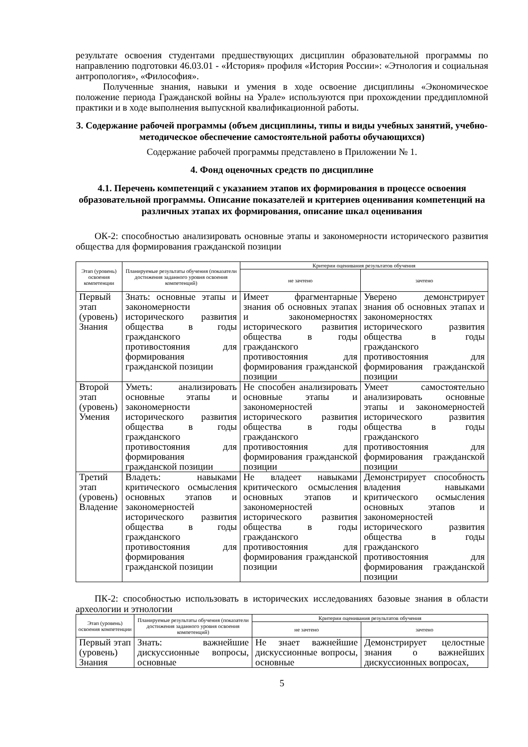результате освоения студентами предшествующих дисциплин образовательной программы по направлению подготовки 46.03.01 - «История» профиля «История России»: «Этнология и социальная антропология», «Философия».
Полученные знания, навыки и умения в ходе освоение дисциплины «Экономическое положение периода Гражданской войны на Урале» используются при прохождении преддипломной практики и в ходе выполнения выпускной квалификационной работы.
3. Содержание рабочей программы (объем дисциплины, типы и виды учебных занятий, учебно-методическое обеспечение самостоятельной работы обучающихся)
Содержание рабочей программы представлено в Приложении № 1.
4. Фонд оценочных средств по дисциплине
4.1. Перечень компетенций с указанием этапов их формирования в процессе освоения образовательной программы. Описание показателей и критериев оценивания компетенций на различных этапах их формирования, описание шкал оценивания
ОК-2: способностью анализировать основные этапы и закономерности исторического развития общества для формирования гражданской позиции
| Этап (уровень) освоения компетенции | Планируемые результаты обучения (показатели достижения заданного уровня освоения компетенций) | Критерии оценивания результатов обучения | |
| --- | --- | --- | --- |
| | | не зачтено | зачтено |
| Первый этап (уровень) Знания | Знать: основные этапы и закономерности исторического развития общества в годы гражданского противостояния для формирования гражданской позиции | Имеет фрагментарные знания об основных этапах и закономерностях исторического развития общества в годы гражданского противостояния для формирования гражданской позиции | Уверено демонстрирует знания об основных этапах и закономерностях исторического развития общества в годы гражданского противостояния для формирования гражданской позиции |
| Второй этап (уровень) Умения | Уметь: анализировать основные этапы и закономерности исторического развития общества в годы гражданского противостояния для формирования гражданской позиции | Не способен анализировать основные этапы и закономерностей исторического развития общества в годы гражданского противостояния для формирования гражданской позиции | Умеет самостоятельно анализировать основные этапы и закономерностей исторического развития общества в годы гражданского противостояния для формирования гражданской позиции |
| Третий этап (уровень) Владение | Владеть: навыками критического осмысления основных этапов и закономерностей исторического развития общества в годы гражданского противостояния для формирования гражданской позиции | Не владеет навыками критического осмысления основных этапов и закономерностей исторического развития общества в годы гражданского противостояния для формирования гражданской позиции | Демонстрирует способность владения навыками критического осмысления основных этапов и закономерностей исторического развития общества в годы гражданского противостояния для формирования гражданской позиции |
ПК-2: способностью использовать в исторических исследованиях базовые знания в области археологии и этнологии
| Этап (уровень) освоения компетенции | Планируемые результаты обучения (показатели достижения заданного уровня освоения компетенций) | Критерии оценивания результатов обучения | |
| --- | --- | --- | --- |
| | | не зачтено | зачтено |
| Первый этап (уровень) Знания | Знать: важнейшие дискуссионные вопросы, основные | Не знает важнейшие дискуссионные вопросы, основные | Демонстрирует целостные знания о важнейших дискуссионных вопросах, |
5